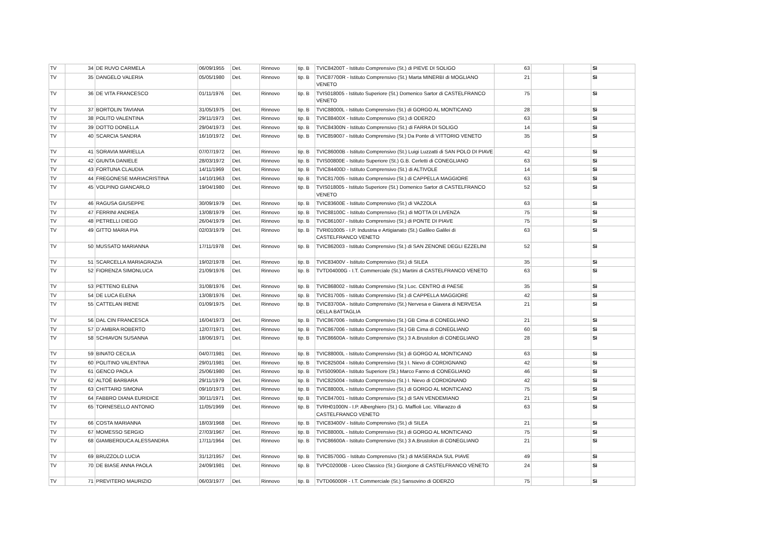| TV | 34 | DE RUVO CARMELA | 06/09/1955 | Det. | Rinnovo | tip. B | TVIC84200T - Istituto Comprensivo (St.) di PIEVE DI SOLIGO | 63 | | | Sì |
| TV | 35 | DANGELO VALERIA | 05/05/1980 | Det. | Rinnovo | tip. B | TVIC87700R - Istituto Comprensivo (St.) Marta MINERBI di MOGLIANO VENETO | 21 | | | Sì |
| TV | 36 | DE VITA FRANCESCO | 01/11/1976 | Det. | Rinnovo | tip. B | TVIS018005 - Istituto Superiore (St.) Domenico Sartor di CASTELFRANCO VENETO | 75 | | | Sì |
| TV | 37 | BORTOLIN TAVIANA | 31/05/1975 | Det. | Rinnovo | tip. B | TVIC88000L - Istituto Comprensivo (St.) di GORGO AL MONTICANO | 28 | | | Sì |
| TV | 38 | POLITO VALENTINA | 29/11/1973 | Det. | Rinnovo | tip. B | TVIC88400X - Istituto Comprensivo (St.) di ODERZO | 63 | | | Sì |
| TV | 39 | DOTTO DONELLA | 29/04/1973 | Det. | Rinnovo | tip. B | TVIC84300N - Istituto Comprensivo (St.) di FARRA DI SOLIGO | 14 | | | Sì |
| TV | 40 | SCARCIA SANDRA | 16/10/1972 | Det. | Rinnovo | tip. B | TVIC859007 - Istituto Comprensivo (St.) Da Ponte di VITTORIO VENETO | 35 | | | Sì |
| TV | 41 | SORAVIA MARIELLA | 07/07/1972 | Det. | Rinnovo | tip. B | TVIC86000B - Istituto Comprensivo (St.) Luigi Luzzatti di SAN POLO DI PIAVE | 42 | | | Sì |
| TV | 42 | GIUNTA DANIELE | 28/03/1972 | Det. | Rinnovo | tip. B | TVIS00800E - Istituto Superiore (St.) G.B. Cerletti di CONEGLIANO | 63 | | | Sì |
| TV | 43 | FORTUNA CLAUDIA | 14/11/1969 | Det. | Rinnovo | tip. B | TVIC84400D - Istituto Comprensivo (St.) di ALTIVOLE | 14 | | | Sì |
| TV | 44 | FREGONESE MARIACRISTINA | 14/10/1963 | Det. | Rinnovo | tip. B | TVIC817005 - Istituto Comprensivo (St.) di CAPPELLA MAGGIORE | 63 | | | Sì |
| TV | 45 | VOLPINO GIANCARLO | 19/04/1980 | Det. | Rinnovo | tip. B | TVIS018005 - Istituto Superiore (St.) Domenico Sartor di CASTELFRANCO VENETO | 52 | | | Sì |
| TV | 46 | RAGUSA GIUSEPPE | 30/09/1979 | Det. | Rinnovo | tip. B | TVIC83600E - Istituto Comprensivo (St.) di VAZZOLA | 63 | | | Sì |
| TV | 47 | FERRINI ANDREA | 13/08/1979 | Det. | Rinnovo | tip. B | TVIC88100C - Istituto Comprensivo (St.) di MOTTA DI LIVENZA | 75 | | | Sì |
| TV | 48 | PETRELLI DIEGO | 26/04/1979 | Det. | Rinnovo | tip. B | TVIC861007 - Istituto Comprensivo (St.) di PONTE DI PIAVE | 75 | | | Sì |
| TV | 49 | GITTO MARIA PIA | 02/03/1979 | Det. | Rinnovo | tip. B | TVRI010005 - I.P. Industria e Artigianato (St.) Galileo Galilei di CASTELFRANCO VENETO | 63 | | | Sì |
| TV | 50 | MUSSATO MARIANNA | 17/11/1978 | Det. | Rinnovo | tip. B | TVIC862003 - Istituto Comprensivo (St.) di SAN ZENONE DEGLI EZZELINI | 52 | | | Sì |
| TV | 51 | SCARCELLA MARIAGRAZIA | 19/02/1978 | Det. | Rinnovo | tip. B | TVIC83400V - Istituto Comprensivo (St.) di SILEA | 35 | | | Sì |
| TV | 52 | FIORENZA SIMONLUCA | 21/09/1976 | Det. | Rinnovo | tip. B | TVTD04000G - I.T. Commerciale (St.) Martini di CASTELFRANCO VENETO | 63 | | | Sì |
| TV | 53 | PETTENO ELENA | 31/08/1976 | Det. | Rinnovo | tip. B | TVIC868002 - Istituto Comprensivo (St.) Loc. CENTRO di PAESE | 35 | | | Sì |
| TV | 54 | DE LUCA ELENA | 13/08/1976 | Det. | Rinnovo | tip. B | TVIC817005 - Istituto Comprensivo (St.) di CAPPELLA MAGGIORE | 42 | | | Sì |
| TV | 55 | CATTELAN IRENE | 01/09/1975 | Det. | Rinnovo | tip. B | TVIC83700A - Istituto Comprensivo (St.) Nervesa e Giavera di NERVESA DELLA BATTAGLIA | 21 | | | Sì |
| TV | 56 | DAL CIN FRANCESCA | 16/04/1973 | Det. | Rinnovo | tip. B | TVIC867006 - Istituto Comprensivo (St.) GB Cima di CONEGLIANO | 21 | | | Sì |
| TV | 57 | D´AMBRA ROBERTO | 12/07/1971 | Det. | Rinnovo | tip. B | TVIC867006 - Istituto Comprensivo (St.) GB Cima di CONEGLIANO | 60 | | | Sì |
| TV | 58 | SCHIAVON SUSANNA | 18/06/1971 | Det. | Rinnovo | tip. B | TVIC86600A - Istituto Comprensivo (St.) 3 A.Brustolon di CONEGLIANO | 28 | | | Sì |
| TV | 59 | BINATO CECILIA | 04/07/1981 | Det. | Rinnovo | tip. B | TVIC88000L - Istituto Comprensivo (St.) di GORGO AL MONTICANO | 63 | | | Sì |
| TV | 60 | POLITINO VALENTINA | 29/01/1981 | Det. | Rinnovo | tip. B | TVIC825004 - Istituto Comprensivo (St.) I. Nievo di CORDIGNANO | 42 | | | Sì |
| TV | 61 | GENCO PAOLA | 25/06/1980 | Det. | Rinnovo | tip. B | TVIS00900A - Istituto Superiore (St.) Marco Fanno di CONEGLIANO | 46 | | | Sì |
| TV | 62 | ALTOÈ BARBARA | 29/11/1979 | Det. | Rinnovo | tip. B | TVIC825004 - Istituto Comprensivo (St.) I. Nievo di CORDIGNANO | 42 | | | Sì |
| TV | 63 | CHITTARO SIMONA | 09/10/1973 | Det. | Rinnovo | tip. B | TVIC88000L - Istituto Comprensivo (St.) di GORGO AL MONTICANO | 75 | | | Sì |
| TV | 64 | FABBRO DIANA EURIDICE | 30/11/1971 | Det. | Rinnovo | tip. B | TVIC847001 - Istituto Comprensivo (St.) di SAN VENDEMIANO | 21 | | | Sì |
| TV | 65 | TORNESELLO ANTONIO | 11/05/1969 | Det. | Rinnovo | tip. B | TVRH01000N - I.P. Alberghiero (St.) G. Maffioli Loc. Villarazzo di CASTELFRANCO VENETO | 63 | | | Sì |
| TV | 66 | COSTA MARIANNA | 18/03/1968 | Det. | Rinnovo | tip. B | TVIC83400V - Istituto Comprensivo (St.) di SILEA | 21 | | | Sì |
| TV | 67 | MOMESSO SERGIO | 27/03/1967 | Det. | Rinnovo | tip. B | TVIC88000L - Istituto Comprensivo (St.) di GORGO AL MONTICANO | 75 | | | Sì |
| TV | 68 | GIAMBERDUCA ALESSANDRA | 17/11/1964 | Det. | Rinnovo | tip. B | TVIC86600A - Istituto Comprensivo (St.) 3 A.Brustolon di CONEGLIANO | 21 | | | Sì |
| TV | 69 | BRUZZOLO LUCIA | 31/12/1957 | Det. | Rinnovo | tip. B | TVIC85700G - Istituto Comprensivo (St.) di MASERADA SUL PIAVE | 49 | | | Sì |
| TV | 70 | DE BIASE ANNA PAOLA | 24/09/1981 | Det. | Rinnovo | tip. B | TVPC02000B - Liceo Classico (St.) Giorgione di CASTELFRANCO VENETO | 24 | | | Sì |
| TV | 71 | PREVITERO MAURIZIO | 06/03/1977 | Det. | Rinnovo | tip. B | TVTD06000R - I.T. Commerciale (St.) Sansovino di ODERZO | 75 | | | Sì |